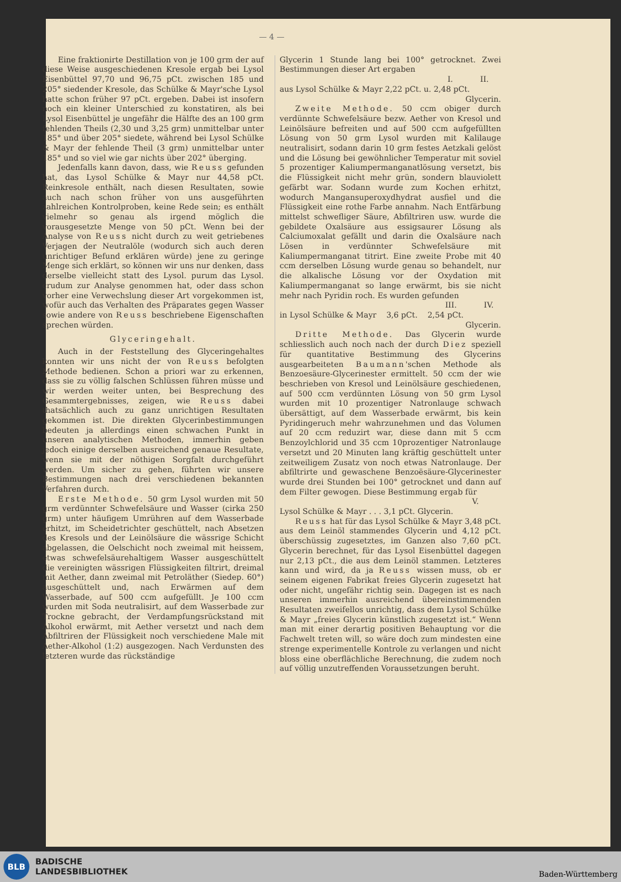— 4 —
Eine fraktionirte Destillation von je 100 grm der auf diese Weise ausgeschiedenen Kresole ergab bei Lysol Eisenbüttel 97,70 und 96,75 pCt. zwischen 185 und 205° siedender Kresole, das Schülke & Mayr'sche Lysol hatte schon früher 97 pCt. ergeben. Dabei ist insofern noch ein kleiner Unterschied zu konstatiren, als bei Lysol Eisenbüttel je ungefähr die Hälfte des an 100 grm fehlenden Theils (2,30 und 3,25 grm) unmittelbar unter 185° und über 205° siedete, während bei Lysol Schülke & Mayr der fehlende Theil (3 grm) unmittelbar unter 185° und so viel wie gar nichts über 202° überging.
Jedenfalls kann davon, dass, wie Reuss gefunden hat, das Lysol Schülke & Mayr nur 44,58 pCt. Reinkresole enthält, nach diesen Resultaten, sowie auch nach schon früher von uns ausgeführten zahlreichen Kontrolproben, keine Rede sein; es enthält vielmehr so genau als irgend möglich die vorausgesetzte Menge von 50 pCt. Wenn bei der Analyse von Reuss nicht durch zu weit getriebenes Verjagen der Neutralöle (wodurch sich auch deren unrichtiger Befund erklären würde) jene zu geringe Menge sich erklärt, so können wir uns nur denken, dass derselbe vielleicht statt des Lysol. purum das Lysol. crudum zur Analyse genommen hat, oder dass schon vorher eine Verwechslung dieser Art vorgekommen ist, wofür auch das Verhalten des Präparates gegen Wasser sowie andere von Reuss beschriebene Eigenschaften sprechen würden.
Glyceringehalt.
Auch in der Feststellung des Glyceringehaltes konnten wir uns nicht der von Reuss befolgten Methode bedienen. Schon a priori war zu erkennen, dass sie zu völlig falschen Schlüssen führen müsse und wir werden weiter unten, bei Besprechung des Gesammtergebnisses, zeigen, wie Reuss dabei thatsächlich auch zu ganz unrichtigen Resultaten gekommen ist. Die direkten Glycerinbestimmungen bedeuten ja allerdings einen schwachen Punkt in unseren analytischen Methoden, immerhin geben jedoch einige derselben ausreichend genaue Resultate, wenn sie mit der nöthigen Sorgfalt durchgeführt werden. Um sicher zu gehen, führten wir unsere Bestimmungen nach drei verschiedenen bekannten Verfahren durch.
Erste Methode. 50 grm Lysol wurden mit 50 grm verdünnter Schwefelsäure und Wasser (cirka 250 grm) unter häufigem Umrühren auf dem Wasserbade erhitzt, im Scheidetrichter geschüttelt, nach Absetzen des Kresols und der Leinölsäure die wässrige Schicht abgelassen, die Oelschicht noch zweimal mit heissem, etwas schwefelsäurehaltigem Wasser ausgeschüttelt die vereinigten wässrigen Flüssigkeiten filtrirt, dreimal mit Aether, dann zweimal mit Petroläther (Siedep. 60°) ausgeschüttelt und, nach Erwärmen auf dem Wasserbade, auf 500 ccm aufgefüllt. Je 100 ccm wurden mit Soda neutralisirt, auf dem Wasserbade zur Trockne gebracht, der Verdampfungsrückstand mit Alkohol erwärmt, mit Aether versetzt und nach dem Abfiltriren der Flüssigkeit noch verschiedene Male mit Aether-Alkohol (1:2) ausgezogen. Nach Verdunsten des letzteren wurde das rückständige
Glycerin 1 Stunde lang bei 100° getrocknet. Zwei Bestimmungen dieser Art ergaben
I. II.
aus Lysol Schülke & Mayr 2,22 pCt. u. 2,48 pCt.
Glycerin.
Zweite Methode. 50 ccm obiger durch verdünnte Schwefelsäure bezw. Aether von Kresol und Leinölsäure befreiten und auf 500 ccm aufgefüllten Lösung von 50 grm Lysol wurden mit Kalilauge neutralisirt, sodann darin 10 grm festes Aetzkali gelöst und die Lösung bei gewöhnlicher Temperatur mit soviel 5 prozentiger Kaliumpermanganatlösung versetzt, bis die Flüssigkeit nicht mehr grün, sondern blauviolett gefärbt war. Sodann wurde zum Kochen erhitzt, wodurch Mangansuperoxydhydrat ausfiel und die Flüssigkeit eine rothe Farbe annahm. Nach Entfärbung mittelst schwefliger Säure, Abfiltriren usw. wurde die gebildete Oxalsäure aus essigsaurer Lösung als Calciumoxalat gefällt und darin die Oxalsäure nach Lösen in verdünnter Schwefelsäure mit Kaliumpermanganat titrirt. Eine zweite Probe mit 40 ccm derselben Lösung wurde genau so behandelt, nur die alkalische Lösung vor der Oxydation mit Kaliumpermanganat so lange erwärmt, bis sie nicht mehr nach Pyridin roch. Es wurden gefunden
III. IV.
in Lysol Schülke & Mayr 3,6 pCt. 2,54 pCt.
Glycerin.
Dritte Methode. Das Glycerin wurde schliesslich auch noch nach der durch Diez speziell für quantitative Bestimmung des Glycerins ausgearbeiteten Baumann'schen Methode als Benzoesäure-Glycerinester ermittelt. 50 ccm der wie beschrieben von Kresol und Leinölsäure geschiedenen, auf 500 ccm verdünnten Lösung von 50 grm Lysol wurden mit 10 prozentiger Natronlauge schwach übersättigt, auf dem Wasserbade erwärmt, bis kein Pyridingeruch mehr wahrzunehmen und das Volumen auf 20 ccm reduzirt war, diese dann mit 5 ccm Benzoylchlorid und 35 ccm 10prozentiger Natronlauge versetzt und 20 Minuten lang kräftig geschüttelt unter zeitweiligem Zusatz von noch etwas Natronlauge. Der abfiltrirte und gewaschene Benzoësäure-Glycerinester wurde drei Stunden bei 100° getrocknet und dann auf dem Filter gewogen. Diese Bestimmung ergab für
V.
Lysol Schülke & Mayr . . . 3,1 pCt. Glycerin.
Reuss hat für das Lysol Schülke & Mayr 3,48 pCt. aus dem Leinöl stammendes Glycerin und 4,12 pCt. überschüssig zugesetztes, im Ganzen also 7,60 pCt. Glycerin berechnet, für das Lysol Eisenbüttel dagegen nur 2,13 pCt., die aus dem Leinöl stammen. Letzteres kann und wird, da ja Reuss wissen muss, ob er seinem eigenen Fabrikat freies Glycerin zugesetzt hat oder nicht, ungefähr richtig sein. Dagegen ist es nach unseren immerhin ausreichend übereinstimmenden Resultaten zweifellos unrichtig, dass dem Lysol Schülke & Mayr „freies Glycerin künstlich zugesetzt ist.“ Wenn man mit einer derartig positiven Behauptung vor die Fachwelt treten will, so wäre doch zum mindesten eine strenge experimentelle Kontrole zu verlangen und nicht bloss eine oberflächliche Berechnung, die zudem noch auf völlig unzutreffenden Voraussetzungen beruht.
BLB
BADISCHE
LANDESBIBLIOTHEK
Baden-Württemberg